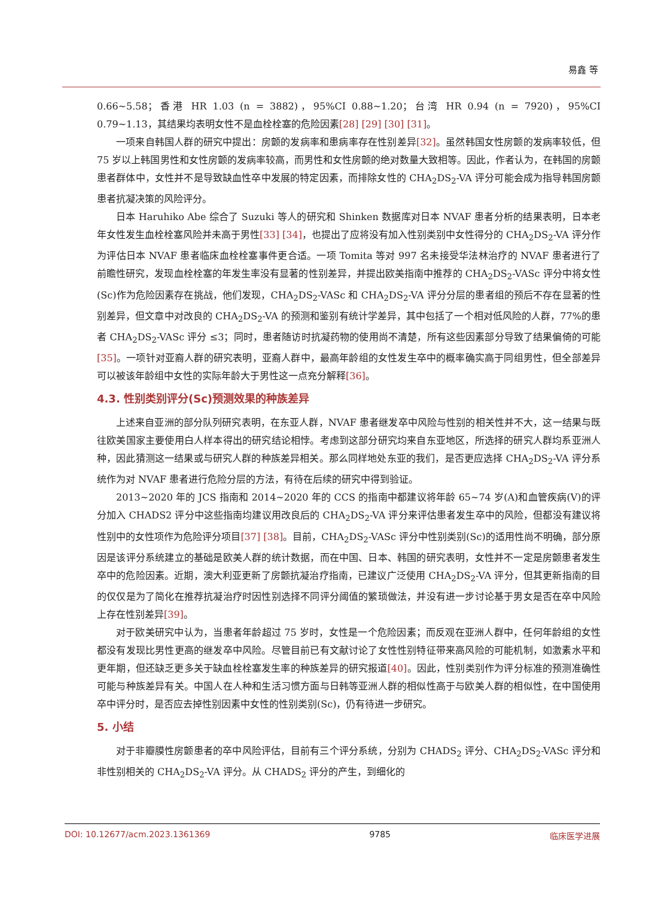易鑫 等
0.66~5.58；香港 HR 1.03 (n = 3882)，95%CI 0.88~1.20；台湾 HR 0.94 (n = 7920)，95%CI 0.79~1.13，其结果均表明女性不是血栓栓塞的危险因素[28] [29] [30] [31]。
一项来自韩国人群的研究中提出：房颤的发病率和患病率存在性别差异[32]。虽然韩国女性房颤的发病率较低，但 75 岁以上韩国男性和女性房颤的发病率较高，而男性和女性房颤的绝对数量大致相等。因此，作者认为，在韩国的房颤患者群体中，女性并不是导致缺血性卒中发展的特定因素，而排除女性的 CHA<sub>2</sub>DS<sub>2</sub>-VA 评分可能会成为指导韩国房颤患者抗凝决策的风险评分。
日本 Haruhiko Abe 综合了 Suzuki 等人的研究和 Shinken 数据库对日本 NVAF 患者分析的结果表明，日本老年女性发生血栓栓塞风险并未高于男性[33] [34]，也提出了应将没有加入性别类别中女性得分的 CHA<sub>2</sub>DS<sub>2</sub>-VA 评分作为评估日本 NVAF 患者临床血栓栓塞事件更合适。一项 Tomita 等对 997 名未接受华法林治疗的 NVAF 患者进行了前瞻性研究，发现血栓栓塞的年发生率没有显著的性别差异，并提出欧美指南中推荐的 CHA<sub>2</sub>DS<sub>2</sub>-VASc 评分中将女性(Sc)作为危险因素存在挑战，他们发现，CHA<sub>2</sub>DS<sub>2</sub>-VASc 和 CHA<sub>2</sub>DS<sub>2</sub>-VA 评分分层的患者组的预后不存在显著的性别差异，但文章中对改良的 CHA<sub>2</sub>DS<sub>2</sub>-VA 的预测和鉴别有统计学差异，其中包括了一个相对低风险的人群，77%的患者 CHA<sub>2</sub>DS<sub>2</sub>-VASc 评分 ≤3；同时，患者随访时抗凝药物的使用尚不清楚，所有这些因素部分导致了结果偏倚的可能[35]。一项针对亚裔人群的研究表明，亚裔人群中，最高年龄组的女性发生卒中的概率确实高于同组男性，但全部差异可以被该年龄组中女性的实际年龄大于男性这一点充分解释[36]。
4.3. 性别类别评分(Sc)预测效果的种族差异
上述来自亚洲的部分队列研究表明，在东亚人群，NVAF 患者继发卒中风险与性别的相关性并不大，这一结果与既往欧美国家主要使用白人样本得出的研究结论相悖。考虑到这部分研究均来自东亚地区，所选择的研究人群均系亚洲人种，因此猜测这一结果或与研究人群的种族差异相关。那么同样地处东亚的我们，是否更应选择 CHA<sub>2</sub>DS<sub>2</sub>-VA 评分系统作为对 NVAF 患者进行危险分层的方法，有待在后续的研究中得到验证。
2013~2020 年的 JCS 指南和 2014~2020 年的 CCS 的指南中都建议将年龄 65~74 岁(A)和血管疾病(V)的评分加入 CHADS2 评分中这些指南均建议用改良后的 CHA<sub>2</sub>DS<sub>2</sub>-VA 评分来评估患者发生卒中的风险，但都没有建议将性别中的女性项作为危险评分项目[37] [38]。目前，CHA<sub>2</sub>DS<sub>2</sub>-VASc 评分中性别类别(Sc)的适用性尚不明确，部分原因是该评分系统建立的基础是欧美人群的统计数据，而在中国、日本、韩国的研究表明，女性并不一定是房颤患者发生卒中的危险因素。近期，澳大利亚更新了房颤抗凝治疗指南，已建议广泛使用 CHA<sub>2</sub>DS<sub>2</sub>-VA 评分，但其更新指南的目的仅仅是为了简化在推荐抗凝治疗时因性别选择不同评分阈值的繁琐做法，并没有进一步讨论基于男女是否在卒中风险上存在性别差异[39]。
对于欧美研究中认为，当患者年龄超过 75 岁时，女性是一个危险因素；而反观在亚洲人群中，任何年龄组的女性都没有发现比男性更高的继发卒中风险。尽管目前已有文献讨论了女性性别特征带来高风险的可能机制，如激素水平和更年期，但还缺乏更多关于缺血栓栓塞发生率的种族差异的研究报道[40]。因此，性别类别作为评分标准的预测准确性可能与种族差异有关。中国人在人种和生活习惯方面与日韩等亚洲人群的相似性高于与欧美人群的相似性，在中国使用卒中评分时，是否应去掉性别因素中女性的性别类别(Sc)，仍有待进一步研究。
5. 小结
对于非瓣膜性房颤患者的卒中风险评估，目前有三个评分系统，分别为 CHADS<sub>2</sub> 评分、CHA<sub>2</sub>DS<sub>2</sub>-VASc 评分和非性别相关的 CHA<sub>2</sub>DS<sub>2</sub>-VA 评分。从 CHADS<sub>2</sub> 评分的产生，到细化的
DOI: 10.12677/acm.2023.1361369 9785 临床医学进展